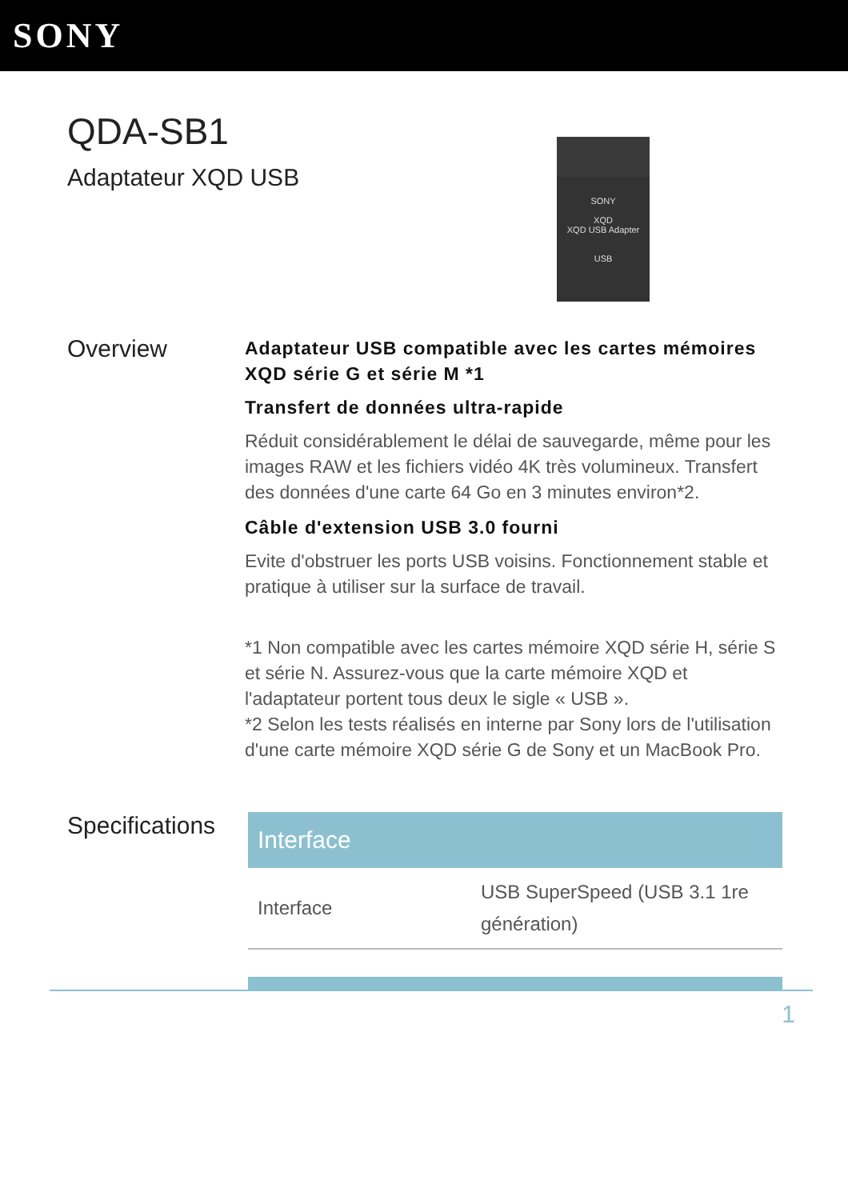SONY
QDA-SB1
Adaptateur XQD USB
SONY
XQD
XQD USB Adapter
USB
Overview
Adaptateur USB compatible avec les cartes mémoires XQD série G et série M *1
Transfert de données ultra-rapide
Réduit considérablement le délai de sauvegarde, même pour les images RAW et les fichiers vidéo 4K très volumineux. Transfert des données d'une carte 64 Go en 3 minutes environ*2.
Câble d'extension USB 3.0 fourni
Evite d'obstruer les ports USB voisins. Fonctionnement stable et pratique à utiliser sur la surface de travail.
*1 Non compatible avec les cartes mémoire XQD série H, série S et série N. Assurez-vous que la carte mémoire XQD et l'adaptateur portent tous deux le sigle « USB ».
*2 Selon les tests réalisés en interne par Sony lors de l'utilisation d'une carte mémoire XQD série G de Sony et un MacBook Pro.
Specifications
| Interface | |
| --- | --- |
| Interface | USB SuperSpeed (USB 3.1 1re génération) |
1